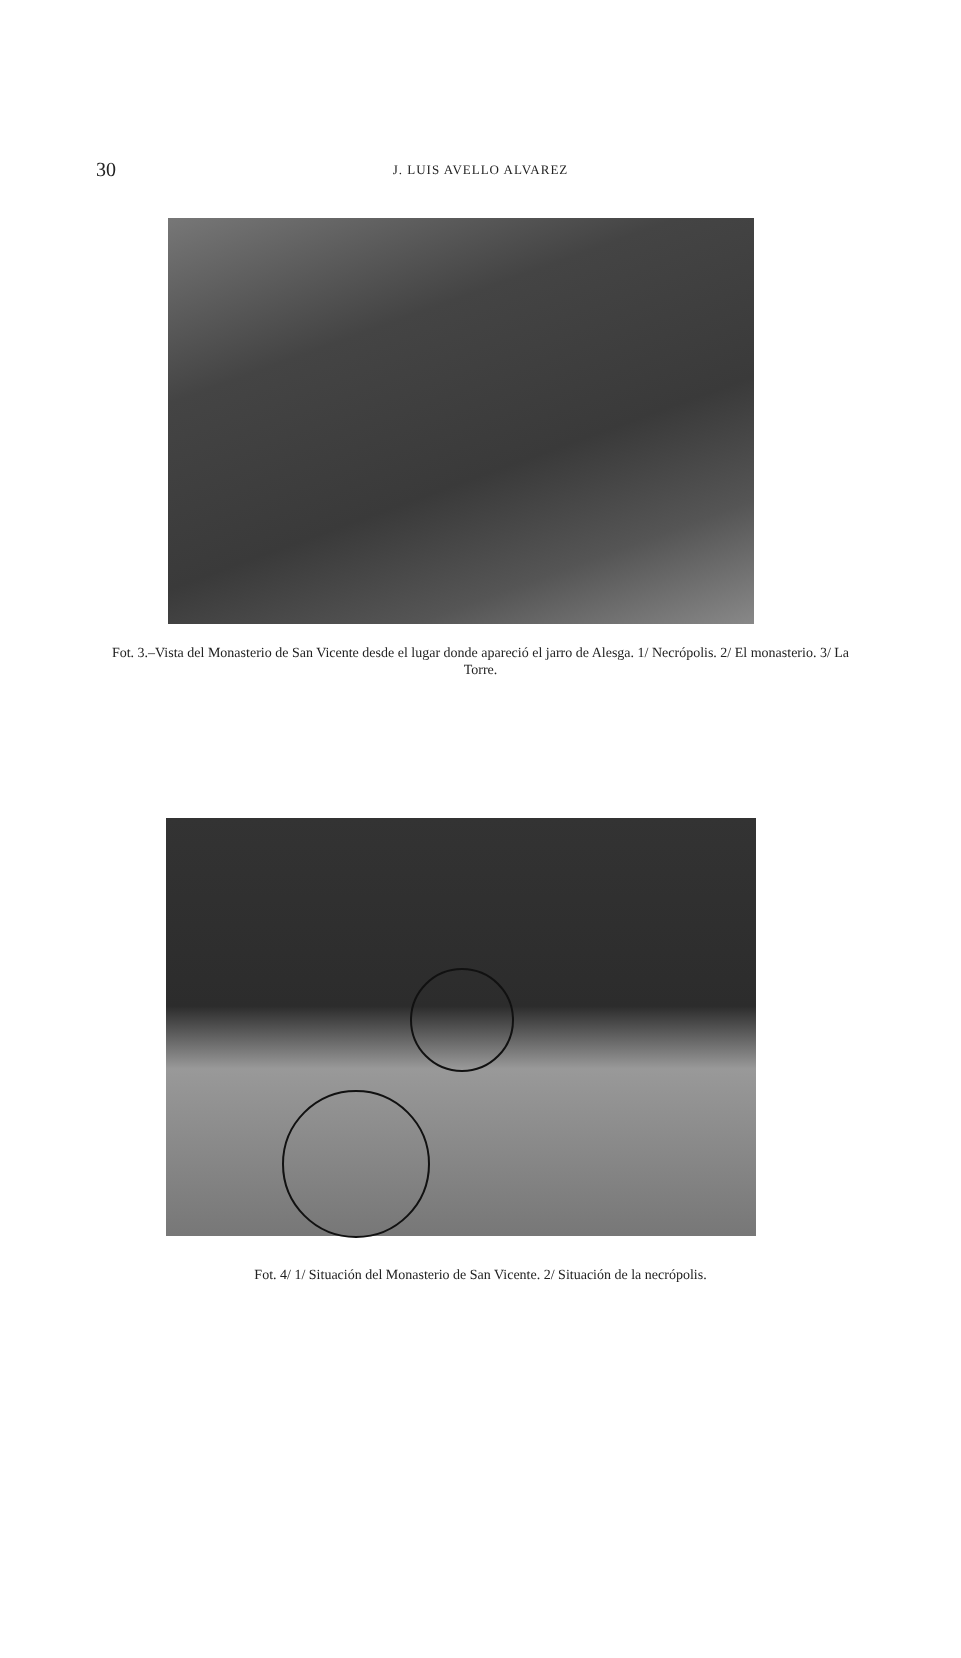30
J. LUIS AVELLO ALVAREZ
Fot. 3.–Vista del Monasterio de San Vicente desde el lugar donde apareció el jarro de Alesga. 1/ Necrópolis. 2/ El monasterio. 3/ La Torre.
Fot. 4/ 1/ Situación del Monasterio de San Vicente. 2/ Situación de la necrópolis.